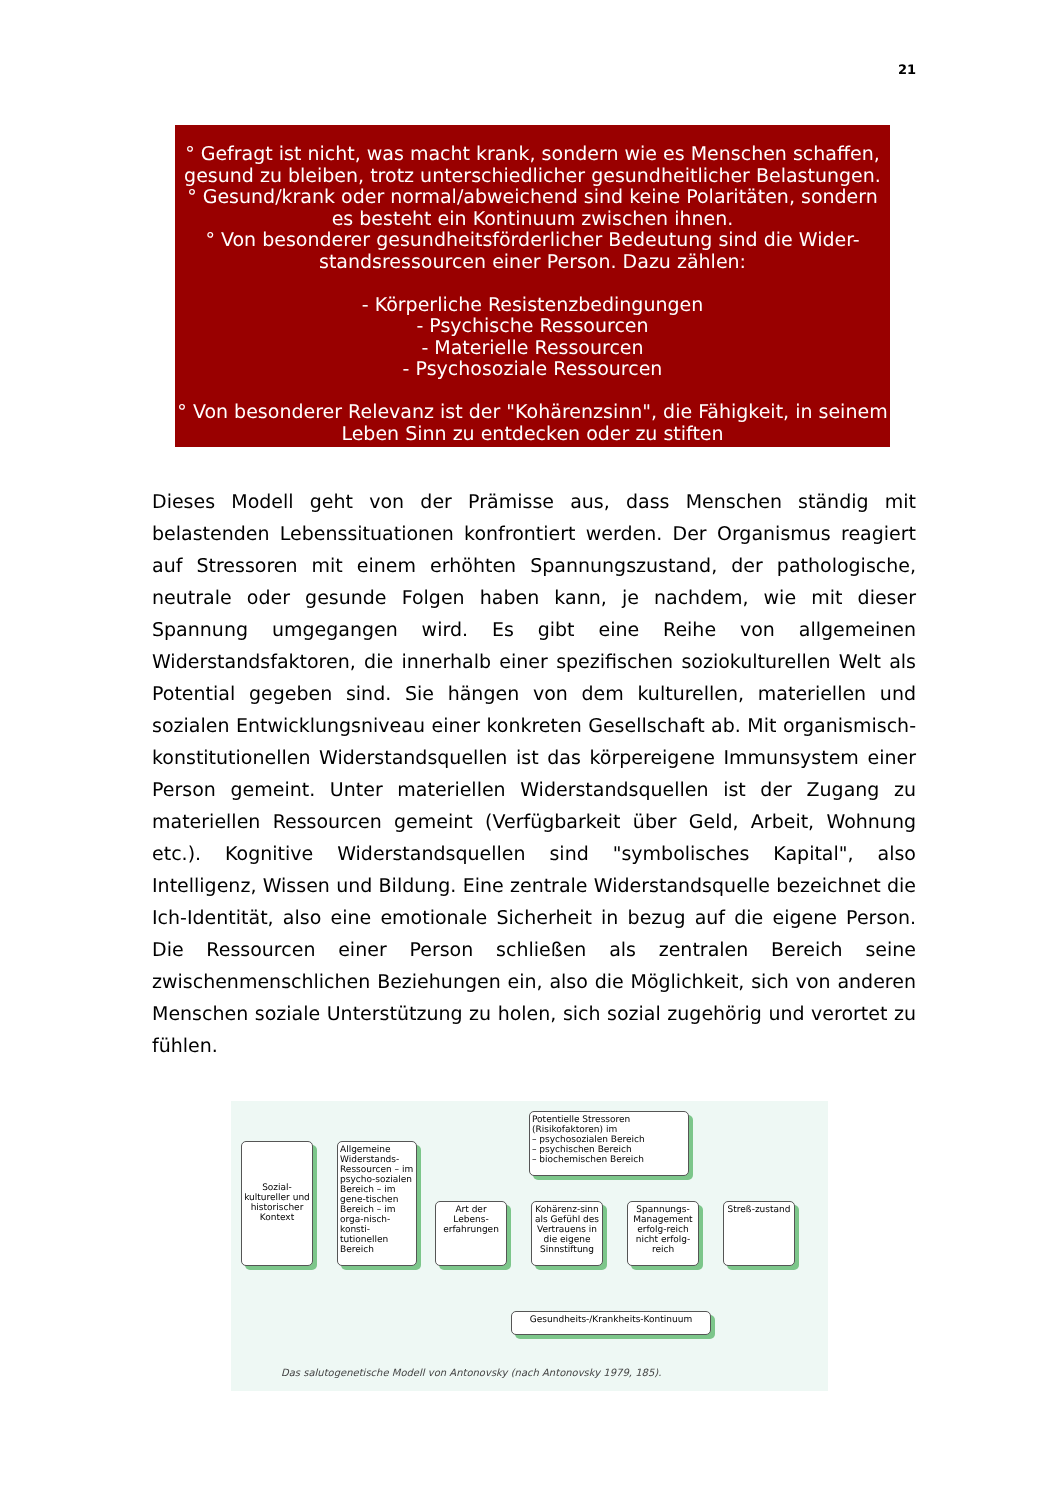21
° Gefragt ist nicht, was macht krank, sondern wie es Menschen schaffen, gesund zu bleiben, trotz unterschiedlicher gesundheitlicher Belastungen.
° Gesund/krank oder normal/abweichend sind keine Polaritäten, sondern es besteht ein Kontinuum zwischen ihnen.
° Von besonderer gesundheitsförderlicher Bedeutung sind die Wider-standsressourcen einer Person. Dazu zählen:
- Körperliche Resistenzbedingungen
- Psychische Ressourcen
- Materielle Ressourcen
- Psychosoziale Ressourcen
° Von besonderer Relevanz ist der "Kohärenzsinn", die Fähigkeit, in seinem Leben Sinn zu entdecken oder zu stiften
Dieses Modell geht von der Prämisse aus, dass Menschen ständig mit belastenden Lebenssituationen konfrontiert werden. Der Organismus reagiert auf Stressoren mit einem erhöhten Spannungszustand, der pathologische, neutrale oder gesunde Folgen haben kann, je nachdem, wie mit dieser Spannung umgegangen wird. Es gibt eine Reihe von allgemeinen Widerstandsfaktoren, die innerhalb einer spezifischen soziokulturellen Welt als Potential gegeben sind. Sie hängen von dem kulturellen, materiellen und sozialen Entwicklungsniveau einer konkreten Gesellschaft ab. Mit organismisch-konstitutionellen Widerstandsquellen ist das körpereigene Immunsystem einer Person gemeint. Unter materiellen Widerstandsquellen ist der Zugang zu materiellen Ressourcen gemeint (Verfügbarkeit über Geld, Arbeit, Wohnung etc.). Kognitive Widerstandsquellen sind "symbolisches Kapital", also Intelligenz, Wissen und Bildung. Eine zentrale Widerstandsquelle bezeichnet die Ich-Identität, also eine emotionale Sicherheit in bezug auf die eigene Person. Die Ressourcen einer Person schließen als zentralen Bereich seine zwischenmenschlichen Beziehungen ein, also die Möglichkeit, sich von anderen Menschen soziale Unterstützung zu holen, sich sozial zugehörig und verortet zu fühlen.
Potentielle Stressoren (Risikofaktoren) im
– psychosozialen Bereich
– psychischen Bereich
– biochemischen Bereich
Sozial-kultureller und historischer Kontext
Allgemeine Widerstands-Ressourcen – im psycho-sozialen Bereich – im gene-tischen Bereich – im orga-nisch-konsti-tutionellen Bereich
Art der Lebens-erfahrungen
Kohärenz-sinn als Gefühl des Vertrauens in die eigene Sinnstiftung
Spannungs-Management erfolg-reich nicht erfolg-reich
Streß-zustand
Gesundheits-/Krankheits-Kontinuum
Das salutogenetische Modell von Antonovsky (nach Antonovsky 1979, 185).